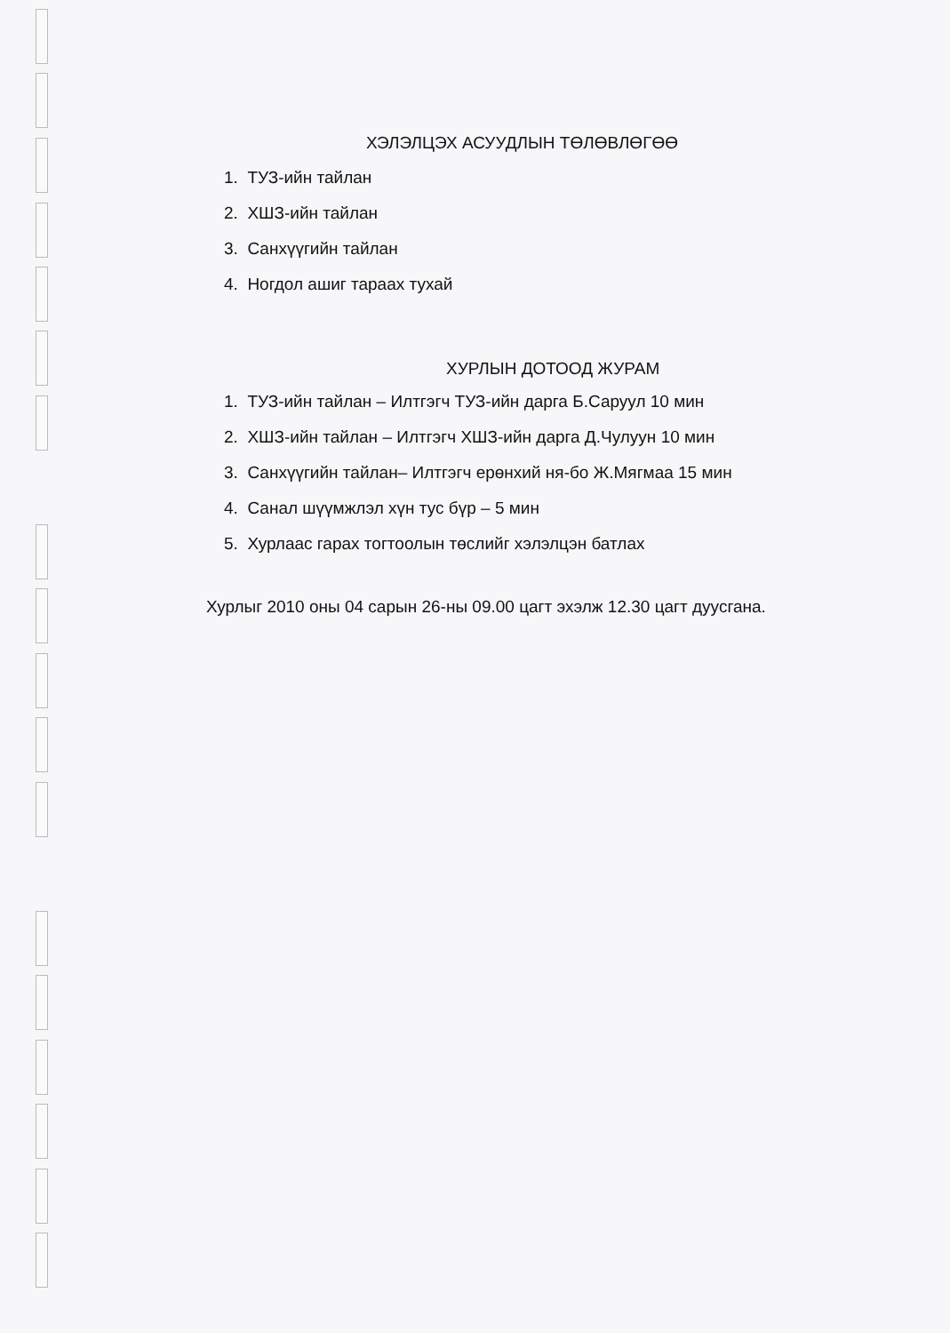ХЭЛЭЛЦЭХ АСУУДЛЫН ТӨЛӨВЛӨГӨӨ
1. ТУЗ-ийн тайлан
2. ХШЗ-ийн тайлан
3. Санхүүгийн тайлан
4. Ногдол ашиг тараах тухай
ХУРЛЫН ДОТООД ЖУРАМ
1. ТУЗ-ийн тайлан – Илтгэгч ТУЗ-ийн дарга Б.Саруул 10 мин
2. ХШЗ-ийн тайлан – Илтгэгч ХШЗ-ийн дарга Д.Чулуун 10 мин
3. Санхүүгийн тайлан– Илтгэгч ерөнхий ня-бо Ж.Мягмаа 15 мин
4. Санал шүүмжлэл хүн тус бүр – 5 мин
5. Хурлаас гарах тогтоолын төслийг хэлэлцэн батлах
Хурлыг 2010 оны 04 сарын 26-ны 09.00 цагт эхэлж 12.30 цагт дуусгана.